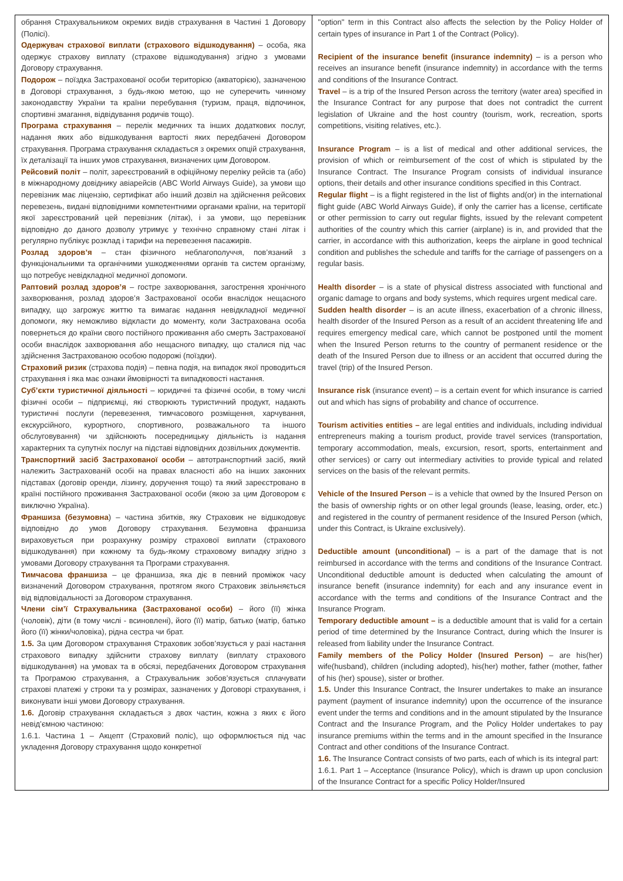| обрання Страхувальником окремих видів страхування в Частині 1 Договору (Полісі). Одержувач страхової виплати (страхового відшкодування) – особа, яка одержує страхову виплату (страхове відшкодування) згідно з умовами Договору страхування. Подорож – поїздка Застрахованої особи територією (акваторією), зазначеною в Договорі страхування, з будь-якою метою, що не суперечить чинному законодавству України та країни перебування (туризм, праця, відпочинок, спортивні змагання, відвідування родичів тощо). Програма страхування – перелік медичних та інших додаткових послуг, надання яких або відшкодування вартості яких передбачені Договором страхування. Програма страхування складається з окремих опцій страхування, їх деталізації та інших умов страхування, визначених цим Договором. Рейсовий політ – політ, зареєстрований в офіційному переліку рейсів та (або) в міжнародному довіднику авіарейсів (ABC World Airways Guide), за умови що перевізник має ліцензію, сертифікат або інший дозвіл на здійснення рейсових перевезень, видані відповідними компетентними органами країни, на території якої зареєстрований цей перевізник (літак), і за умови, що перевізник відповідно до даного дозволу утримує у технічно справному стані літак і регулярно публікує розклад і тарифи на перевезення пасажирів. Розлад здоров’я – стан фізичного неблагополуччя, пов’язаний з функціональними та органічними ушкодженнями органів та систем організму, що потребує невідкладної медичної допомоги. Раптовий розлад здоров’я – гостре захворювання, загострення хронічного захворювання, розлад здоров’я Застрахованої особи внаслідок нещасного випадку, що загрожує життю та вимагає надання невідкладної медичної допомоги, яку неможливо відкласти до моменту, коли Застрахована особа повернеться до країни свого постійного проживання або смерть Застрахованої особи внаслідок захворювання або нещасного випадку, що сталися під час здійснення Застрахованою особою подорожі (поїздки). Страховий ризик (страхова подія) – певна подія, на випадок якої проводиться страхування і яка має ознаки ймовірності та випадковості настання. Суб’єкти туристичної діяльності – юридичні та фізичні особи, в тому числі фізичні особи – підприємці, які створюють туристичний продукт, надають туристичні послуги (перевезення, тимчасового розміщення, харчування, екскурсійного, курортного, спортивного, розважального та іншого обслуговування) чи здійснюють посередницьку діяльність із надання характерних та супутніх послуг на підставі відповідних дозвільних документів. Транспортний засіб Застрахованої особи – автотранспортний засіб, який належить Застрахованій особі на правах власності або на інших законних підставах (договір оренди, лізингу, доручення тощо) та який зареєстровано в країні постійного проживання Застрахованої особи (якою за цим Договором є виключно Україна). Франшиза (безумовна ) – частина збитків, яку Страховик не відшкодовує відповідно до умов Договору страхування. Безумовна франшиза вираховується при розрахунку розміру страхової виплати (страхового відшкодування) при кожному та будь-якому страховому випадку згідно з умовами Договору страхування та Програми страхування. Тимчасова франшиза – це франшиза, яка діє в певний проміжок часу визначений Договором страхування, протягом якого Страховик звільняється від відповідальності за Договором страхування. Члени сім’ї Страхувальника (Застрахованої особи) – його (її) жінка (чоловік), діти (в тому числі - всиновлені), його (її) матір, батько (матір, батько його (її) жінки/чоловіка), рідна сестра чи брат. 1.5. За цим Договором страхування Страховик зобов’язується у разі настання страхового випадку здійснити страхову виплату (виплату страхового відшкодування) на умовах та в обсязі, передбачених Договором страхування та Програмою страхування, а Страхувальник зобов’язується сплачувати страхові платежі у строки та у розмірах, зазначених у Договорі страхування, і виконувати інші умови Договору страхування. 1.6. Договір страхування складається з двох частин, кожна з яких є його невід’ємною частиною: 1.6.1. Частина 1 – Акцепт (Страховий поліс), що оформлюється під час укладення Договору страхування щодо конкретної | "option" term in this Contract also affects the selection by the Policy Holder of certain types of insurance in Part 1 of the Contract (Policy). Recipient of the insurance benefit (insurance indemnity) – is a person who receives an insurance benefit (insurance indemnity) in accordance with the terms and conditions of the Insurance Contract. Travel – is a trip of the Insured Person across the territory (water area) specified in the Insurance Contract for any purpose that does not contradict the current legislation of Ukraine and the host country (tourism, work, recreation, sports competitions, visiting relatives, etc.). Insurance Program – is a list of medical and other additional services, the provision of which or reimbursement of the cost of which is stipulated by the Insurance Contract. The Insurance Program consists of individual insurance options, their details and other insurance conditions specified in this Contract. Regular flight – is a flight registered in the list of flights and(or) in the international flight guide (ABC World Airways Guide), if only the carrier has a license, certificate or other permission to carry out regular flights, issued by the relevant competent authorities of the country which this carrier (airplane) is in, and provided that the carrier, in accordance with this authorization, keeps the airplane in good technical condition and publishes the schedule and tariffs for the carriage of passengers on a regular basis. Health disorder – is a state of physical distress associated with functional and organic damage to organs and body systems, which requires urgent medical care. Sudden health disorder – is an acute illness, exacerbation of a chronic illness, health disorder of the Insured Person as a result of an accident threatening life and requires emergency medical care, which cannot be postponed until the moment when the Insured Person returns to the country of permanent residence or the death of the Insured Person due to illness or an accident that occurred during the travel (trip) of the Insured Person. Insurance risk (insurance event) – is a certain event for which insurance is carried out and which has signs of probability and chance of occurrence. Tourism activities entities – are legal entities and individuals, including individual entrepreneurs making a tourism product, provide travel services (transportation, temporary accommodation, meals, excursion, resort, sports, entertainment and other services) or carry out intermediary activities to provide typical and related services on the basis of the relevant permits. Vehicle of the Insured Person – is a vehicle that owned by the Insured Person on the basis of ownership rights or on other legal grounds (lease, leasing, order, etc.) and registered in the country of permanent residence of the Insured Person (which, under this Contract, is Ukraine exclusively). Deductible amount (unconditional) – is a part of the damage that is not reimbursed in accordance with the terms and conditions of the Insurance Contract. Unconditional deductible amount is deducted when calculating the amount of insurance benefit (insurance indemnity) for each and any insurance event in accordance with the terms and conditions of the Insurance Contract and the Insurance Program. Temporary deductible amount – is a deductible amount that is valid for a certain period of time determined by the Insurance Contract, during which the Insurer is released from liability under the Insurance Contract. Family members of the Policy Holder (Insured Person) – are his(her) wife(husband), children (including adopted), his(her) mother, father (mother, father of his (her) spouse), sister or brother. 1.5. Under this Insurance Contract, the Insurer undertakes to make an insurance payment (payment of insurance indemnity) upon the occurrence of the insurance event under the terms and conditions and in the amount stipulated by the Insurance Contract and the Insurance Program, and the Policy Holder undertakes to pay insurance premiums within the terms and in the amount specified in the Insurance Contract and other conditions of the Insurance Contract. 1.6. The Insurance Contract consists of two parts, each of which is its integral part: 1.6.1. Part 1 – Acceptance (Insurance Policy), which is drawn up upon conclusion of the Insurance Contract for a specific Policy Holder/Insured |